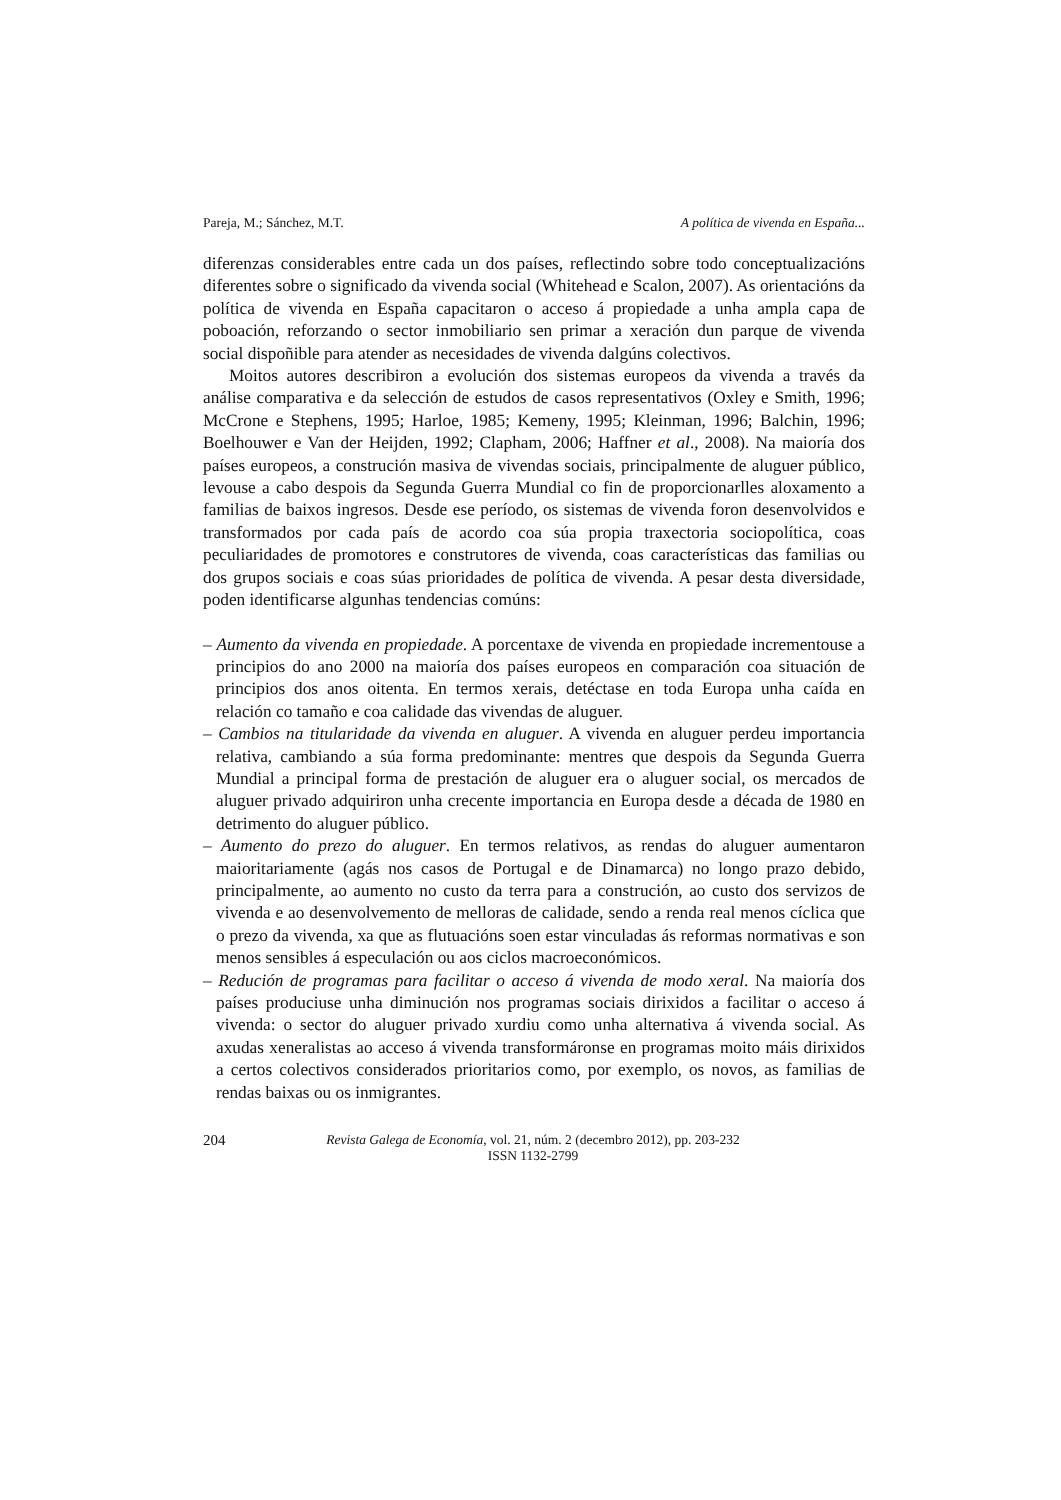Pareja, M.; Sánchez, M.T. A política de vivenda en España...
diferenzas considerables entre cada un dos países, reflectindo sobre todo conceptualizacións diferentes sobre o significado da vivenda social (Whitehead e Scalon, 2007). As orientacións da política de vivenda en España capacitaron o acceso á propiedade a unha ampla capa de poboación, reforzando o sector inmobiliario sen primar a xeración dun parque de vivenda social dispoñible para atender as necesidades de vivenda dalgúns colectivos.
Moitos autores describiron a evolución dos sistemas europeos da vivenda a través da análise comparativa e da selección de estudos de casos representativos (Oxley e Smith, 1996; McCrone e Stephens, 1995; Harloe, 1985; Kemeny, 1995; Kleinman, 1996; Balchin, 1996; Boelhouwer e Van der Heijden, 1992; Clapham, 2006; Haffner et al., 2008). Na maioría dos países europeos, a construción masiva de vivendas sociais, principalmente de aluguer público, levouse a cabo despois da Segunda Guerra Mundial co fin de proporcionarlles aloxamento a familias de baixos ingresos. Desde ese período, os sistemas de vivenda foron desenvolvidos e transformados por cada país de acordo coa súa propia traxectoria sociopolítica, coas peculiaridades de promotores e construtores de vivenda, coas características das familias ou dos grupos sociais e coas súas prioridades de política de vivenda. A pesar desta diversidade, poden identificarse algunhas tendencias comúns:
– Aumento da vivenda en propiedade. A porcentaxe de vivenda en propiedade incrementouse a principios do ano 2000 na maioría dos países europeos en comparación coa situación de principios dos anos oitenta. En termos xerais, detéctase en toda Europa unha caída en relación co tamaño e coa calidade das vivendas de aluguer.
– Cambios na titularidade da vivenda en aluguer. A vivenda en aluguer perdeu importancia relativa, cambiando a súa forma predominante: mentres que despois da Segunda Guerra Mundial a principal forma de prestación de aluguer era o aluguer social, os mercados de aluguer privado adquiriron unha crecente importancia en Europa desde a década de 1980 en detrimento do aluguer público.
– Aumento do prezo do aluguer. En termos relativos, as rendas do aluguer aumentaron maioritariamente (agás nos casos de Portugal e de Dinamarca) no longo prazo debido, principalmente, ao aumento no custo da terra para a construción, ao custo dos servizos de vivenda e ao desenvolvemento de melloras de calidade, sendo a renda real menos cíclica que o prezo da vivenda, xa que as flutuacións soen estar vinculadas ás reformas normativas e son menos sensibles á especulación ou aos ciclos macroeconómicos.
– Redución de programas para facilitar o acceso á vivenda de modo xeral. Na maioría dos países produciuse unha diminución nos programas sociais dirixidos a facilitar o acceso á vivenda: o sector do aluguer privado xurdiu como unha alternativa á vivenda social. As axudas xeneralistas ao acceso á vivenda transformáronse en programas moito máis dirixidos a certos colectivos considerados prioritarios como, por exemplo, os novos, as familias de rendas baixas ou os inmigrantes.
204 Revista Galega de Economía, vol. 21, núm. 2 (decembro 2012), pp. 203-232
ISSN 1132-2799